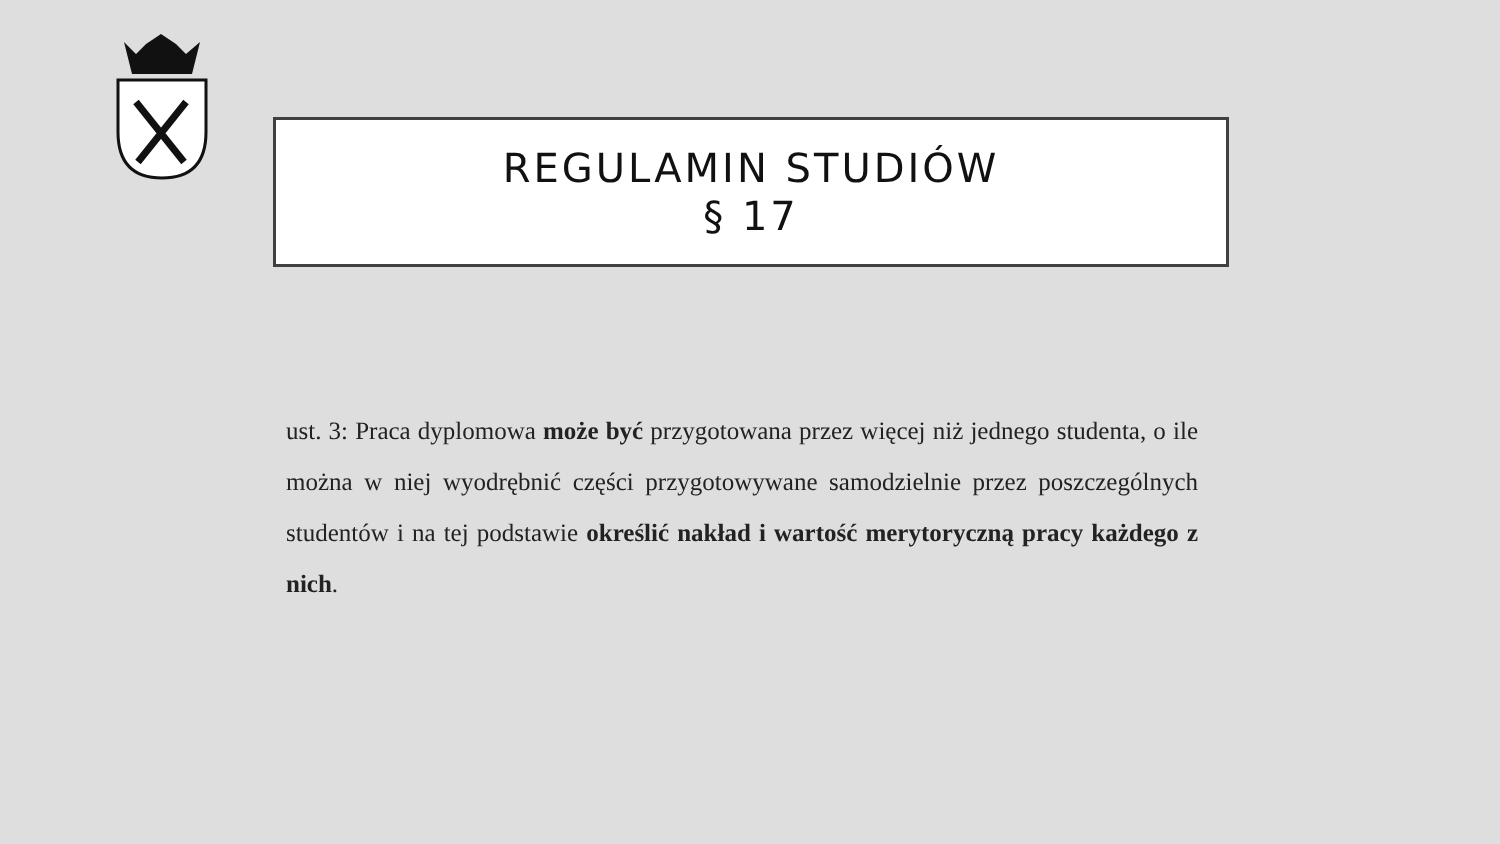REGULAMIN STUDIÓW
§ 17
ust. 3: Praca dyplomowa może być przygotowana przez więcej niż jednego studenta, o ile można w niej wyodrębnić części przygotowywane samodzielnie przez poszczególnych studentów i na tej podstawie określić nakład i wartość merytoryczną pracy każdego z nich.